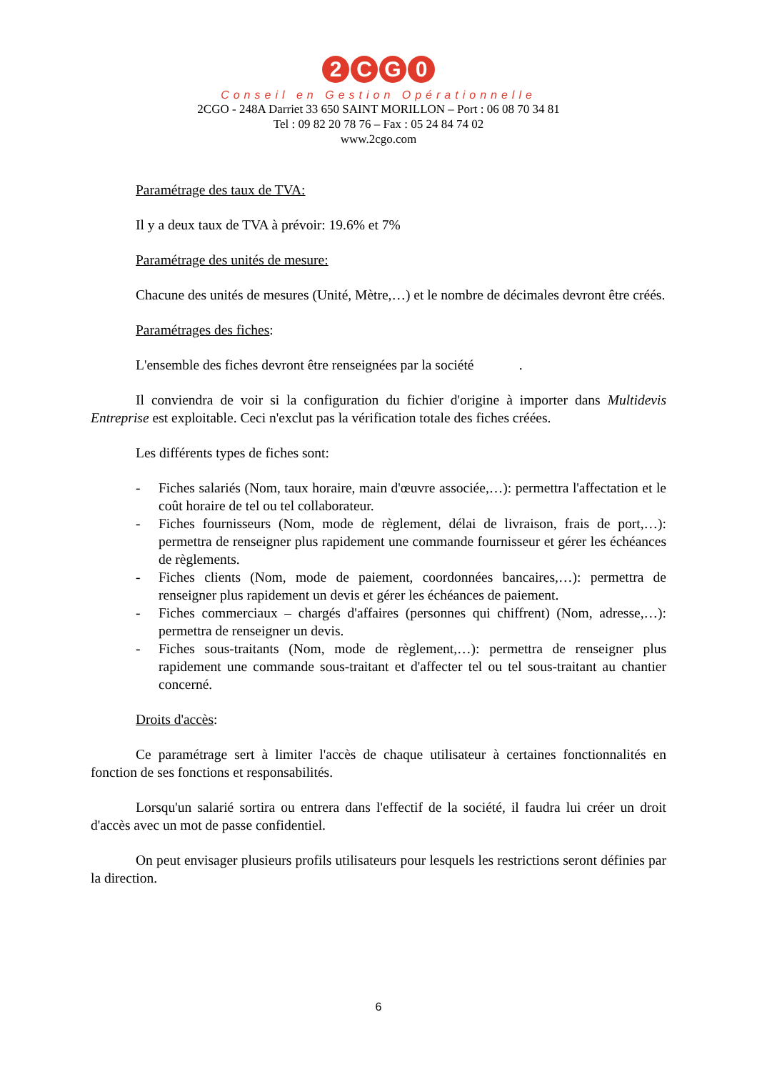2 CG 0
Conseil en Gestion Opérationnelle
2CGO - 248A Darriet 33 650 SAINT MORILLON – Port : 06 08 70 34 81
Tel : 09 82 20 78 76 – Fax : 05 24 84 74 02
www.2cgo.com
Paramétrage des taux de TVA:
Il y a deux taux de TVA à prévoir: 19.6% et 7%
Paramétrage des unités de mesure:
Chacune des unités de mesures (Unité, Mètre,…) et le nombre de décimales devront être créés.
Paramétrages des fiches:
L'ensemble des fiches devront être renseignées par la société .
Il conviendra de voir si la configuration du fichier d'origine à importer dans Multidevis Entreprise est exploitable. Ceci n'exclut pas la vérification totale des fiches créées.
Les différents types de fiches sont:
- Fiches salariés (Nom, taux horaire, main d'œuvre associée,…): permettra l'affectation et le coût horaire de tel ou tel collaborateur.
- Fiches fournisseurs (Nom, mode de règlement, délai de livraison, frais de port,…): permettra de renseigner plus rapidement une commande fournisseur et gérer les échéances de règlements.
- Fiches clients (Nom, mode de paiement, coordonnées bancaires,…): permettra de renseigner plus rapidement un devis et gérer les échéances de paiement.
- Fiches commerciaux – chargés d'affaires (personnes qui chiffrent) (Nom, adresse,…): permettra de renseigner un devis.
- Fiches sous-traitants (Nom, mode de règlement,…): permettra de renseigner plus rapidement une commande sous-traitant et d'affecter tel ou tel sous-traitant au chantier concerné.
Droits d'accès:
Ce paramétrage sert à limiter l'accès de chaque utilisateur à certaines fonctionnalités en fonction de ses fonctions et responsabilités.
Lorsqu'un salarié sortira ou entrera dans l'effectif de la société, il faudra lui créer un droit d'accès avec un mot de passe confidentiel.
On peut envisager plusieurs profils utilisateurs pour lesquels les restrictions seront définies par la direction.
6